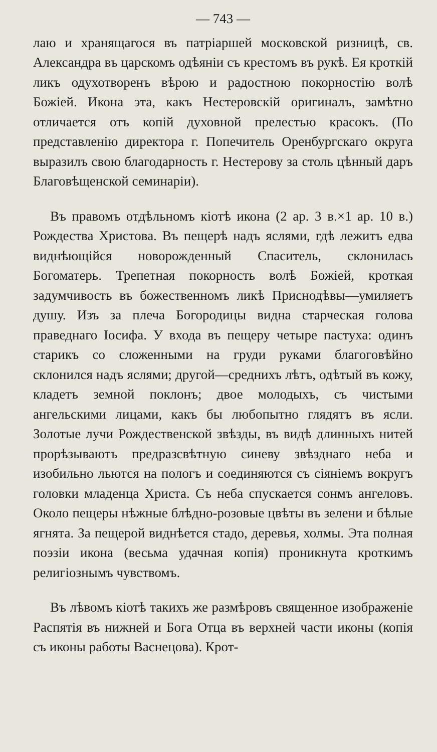— 743 —
лаю и хранящагося въ патріаршей московской ризницѣ, св. Александра въ царскомъ одѣяніи съ крестомъ въ рукѣ. Ея кроткій ликъ одухотворенъ вѣрою и радостною покорностію волѣ Божіей. Икона эта, какъ Нестеровскій оригиналъ, замѣтно отличается отъ копій духовной прелестью красокъ. (По представленію директора г. Попечитель Оренбургскаго округа выразилъ свою благодарность г. Нестерову за столь цѣнный даръ Благовѣщенской семинаріи).
Въ правомъ отдѣльномъ кіотѣ икона (2 ар. 3 в.×1 ар. 10 в.) Рождества Христова. Въ пещерѣ надъ яслями, гдѣ лежитъ едва виднѣющійся новорожденный Спаситель, склонилась Богоматерь. Трепетная покорность волѣ Божіей, кроткая задумчивость въ божественномъ ликѣ Приснодѣвы—умиляетъ душу. Изъ за плеча Богородицы видна старческая голова праведнаго Іосифа. У входа въ пещеру четыре пастуха: одинъ старикъ со сложенными на груди руками благоговѣйно склонился надъ яслями; другой—среднихъ лѣтъ, одѣтый въ кожу, кладетъ земной поклонъ; двое молодыхъ, съ чистыми ангельскими лицами, какъ бы любопытно глядятъ въ ясли. Золотые лучи Рождественской звѣзды, въ видѣ длинныхъ нитей прорѣзываютъ предразсвѣтную синеву звѣзднаго неба и изобильно льются на пологъ и соединяются съ сіяніемъ вокругъ головки младенца Христа. Съ неба спускается сонмъ ангеловъ. Около пещеры нѣжные блѣдно-розовые цвѣты въ зелени и бѣлые ягнята. За пещерой виднѣется стадо, деревья, холмы. Эта полная поэзіи икона (весьма удачная копія) проникнута кроткимъ религіознымъ чувствомъ.
Въ лѣвомъ кіотѣ такихъ же размѣровъ священное изображеніе Распятія въ нижней и Бога Отца въ верхней части иконы (копія съ иконы работы Васнецова). Крот-